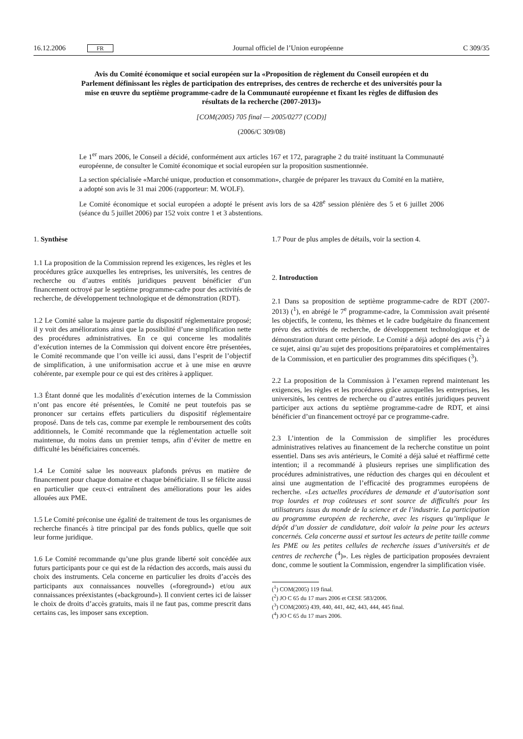16.12.2006 FR Journal officiel de l’Union européenne C 309/35
Avis du Comité économique et social européen sur la «Proposition de règlement du Conseil européen et du Parlement définissant les règles de participation des entreprises, des centres de recherche et des universités pour la mise en œuvre du septième programme-cadre de la Communauté européenne et fixant les règles de diffusion des résultats de la recherche (2007-2013)»
[COM(2005) 705 final — 2005/0277 (COD)]
(2006/C 309/08)
Le 1<sup>er</sup> mars 2006, le Conseil a décidé, conformément aux articles 167 et 172, paragraphe 2 du traité instituant la Communauté européenne, de consulter le Comité économique et social européen sur la proposition susmentionnée.
La section spécialisée «Marché unique, production et consommation», chargée de préparer les travaux du Comité en la matière, a adopté son avis le 31 mai 2006 (rapporteur: M. WOLF).
Le Comité économique et social européen a adopté le présent avis lors de sa 428<sup>e</sup> session plénière des 5 et 6 juillet 2006 (séance du 5 juillet 2006) par 152 voix contre 1 et 3 abstentions.
1. Synthèse
1.1 La proposition de la Commission reprend les exigences, les règles et les procédures grâce auxquelles les entreprises, les universités, les centres de recherche ou d’autres entités juridiques peuvent bénéficier d’un financement octroyé par le septième programme-cadre pour des activités de recherche, de développement technologique et de démonstration (RDT).
1.2 Le Comité salue la majeure partie du dispositif réglementaire proposé; il y voit des améliorations ainsi que la possibilité d’une simplification nette des procédures administratives. En ce qui concerne les modalités d’exécution internes de la Commission qui doivent encore être présentées, le Comité recommande que l’on veille ici aussi, dans l’esprit de l’objectif de simplification, à une uniformisation accrue et à une mise en œuvre cohérente, par exemple pour ce qui est des critères à appliquer.
1.3 Étant donné que les modalités d’exécution internes de la Commission n’ont pas encore été présentées, le Comité ne peut toutefois pas se prononcer sur certains effets particuliers du dispositif réglementaire proposé. Dans de tels cas, comme par exemple le remboursement des coûts additionnels, le Comité recommande que la réglementation actuelle soit maintenue, du moins dans un premier temps, afin d’éviter de mettre en difficulté les bénéficiaires concernés.
1.4 Le Comité salue les nouveaux plafonds prévus en matière de financement pour chaque domaine et chaque bénéficiaire. Il se félicite aussi en particulier que ceux-ci entraînent des améliorations pour les aides allouées aux PME.
1.5 Le Comité préconise une égalité de traitement de tous les organismes de recherche financés à titre principal par des fonds publics, quelle que soit leur forme juridique.
1.6 Le Comité recommande qu’une plus grande liberté soit concédée aux futurs participants pour ce qui est de la rédaction des accords, mais aussi du choix des instruments. Cela concerne en particulier les droits d’accès des participants aux connaissances nouvelles («foreground») et/ou aux connaissances préexistantes («background»). Il convient certes ici de laisser le choix de droits d’accès gratuits, mais il ne faut pas, comme prescrit dans certains cas, les imposer sans exception.
1.7 Pour de plus amples de détails, voir la section 4.
2. Introduction
2.1 Dans sa proposition de septième programme-cadre de RDT (2007-2013) (<sup>1</sup>), en abrégé le 7<sup>e</sup> programme-cadre, la Commission avait présenté les objectifs, le contenu, les thèmes et le cadre budgétaire du financement prévu des activités de recherche, de développement technologique et de démonstration durant cette période. Le Comité a déjà adopté des avis (<sup>2</sup>) à ce sujet, ainsi qu’au sujet des propositions préparatoires et complémentaires de la Commission, et en particulier des programmes dits spécifiques (<sup>3</sup>).
2.2 La proposition de la Commission à l’examen reprend maintenant les exigences, les règles et les procédures grâce auxquelles les entreprises, les universités, les centres de recherche ou d’autres entités juridiques peuvent participer aux actions du septième programme-cadre de RDT, et ainsi bénéficier d’un financement octroyé par ce programme-cadre.
2.3 L’intention de la Commission de simplifier les procédures administratives relatives au financement de la recherche constitue un point essentiel. Dans ses avis antérieurs, le Comité a déjà salué et réaffirmé cette intention; il a recommandé à plusieurs reprises une simplification des procédures administratives, une réduction des charges qui en découlent et ainsi une augmentation de l’efficacité des programmes européens de recherche. «Les actuelles procédures de demande et d’autorisation sont trop lourdes et trop coûteuses et sont source de difficultés pour les utilisateurs issus du monde de la science et de l’industrie. La participation au programme européen de recherche, avec les risques qu’implique le dépôt d’un dossier de candidature, doit valoir la peine pour les acteurs concernés. Cela concerne aussi et surtout les acteurs de petite taille comme les PME ou les petites cellules de recherche issues d’universités et de centres de recherche (<sup>4</sup>)». Les règles de participation proposées devraient donc, comme le soutient la Commission, engendrer la simplification visée.
(<sup>1</sup>) COM(2005) 119 final.
(<sup>2</sup>) JO C 65 du 17 mars 2006 et CESE 583/2006.
(<sup>3</sup>) COM(2005) 439, 440, 441, 442, 443, 444, 445 final.
(<sup>4</sup>) JO C 65 du 17 mars 2006.